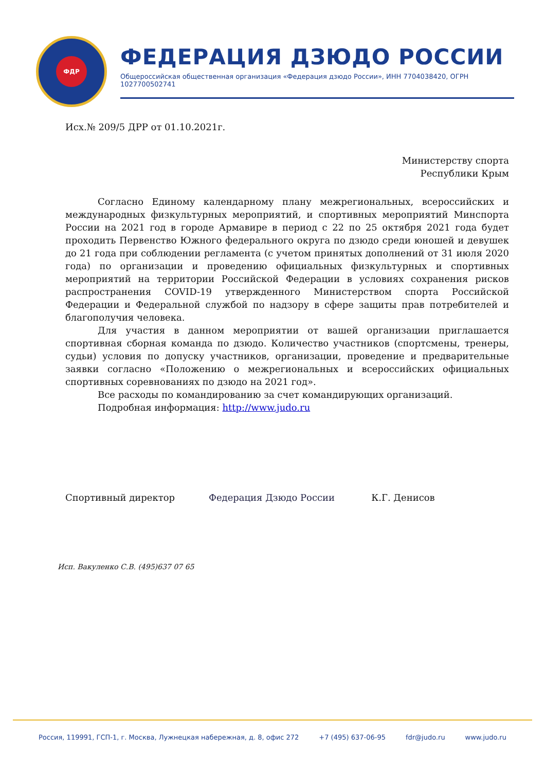ФДР
ФЕДЕРАЦИЯ ДЗЮДО РОССИИ
Общероссийская общественная организация «Федерация дзюдо России», ИНН 7704038420, ОГРН 1027700502741
Исх.№ 209/5 ДРР от 01.10.2021г.
Министерству спорта
Республики Крым
Согласно Единому календарному плану межрегиональных, всероссийских и международных физкультурных мероприятий, и спортивных мероприятий Минспорта России на 2021 год в городе Армавире в период с 22 по 25 октября 2021 года будет проходить Первенство Южного федерального округа по дзюдо среди юношей и девушек до 21 года при соблюдении регламента (с учетом принятых дополнений от 31 июля 2020 года) по организации и проведению официальных физкультурных и спортивных мероприятий на территории Российской Федерации в условиях сохранения рисков распространения COVID-19 утвержденного Министерством спорта Российской Федерации и Федеральной службой по надзору в сфере защиты прав потребителей и благополучия человека.
Для участия в данном мероприятии от вашей организации приглашается спортивная сборная команда по дзюдо. Количество участников (спортсмены, тренеры, судьи) условия по допуску участников, организации, проведение и предварительные заявки согласно «Положению о межрегиональных и всероссийских официальных спортивных соревнованиях по дзюдо на 2021 год».
Все расходы по командированию за счет командирующих организаций.
Подробная информация: http://www.judo.ru
Спортивный директор Федерация Дзюдо России К.Г. Денисов
Исп. Вакуленко С.В. (495)637 07 65
Россия, 119991, ГСП-1, г. Москва, Лужнецкая набережная, д. 8, офис 272 +7 (495) 637-06-95 fdr@judo.ru www.judo.ru